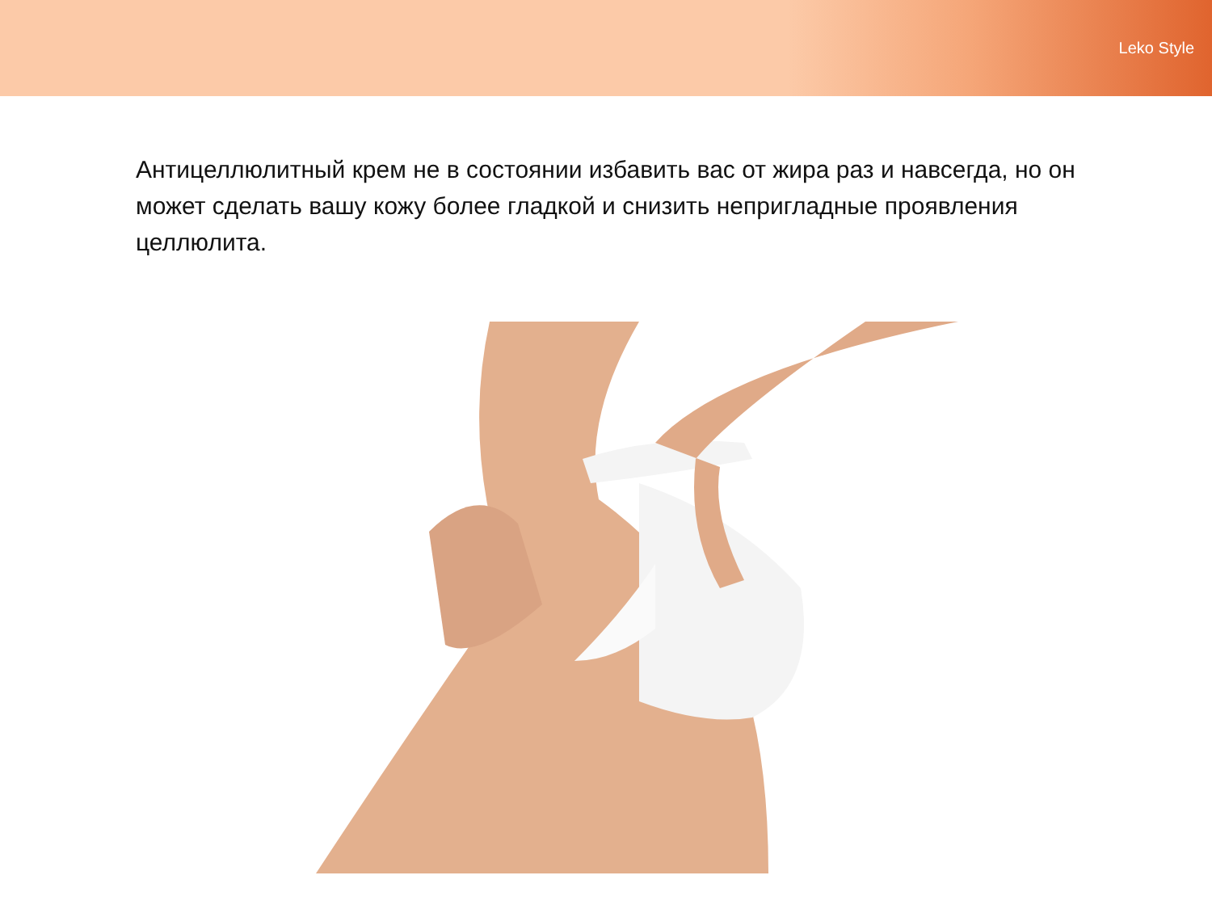Leko Style
Антицеллюлитный крем не в состоянии избавить вас от жира раз и навсегда, но он может сделать вашу кожу более гладкой и снизить непригладные проявления целлюлита.